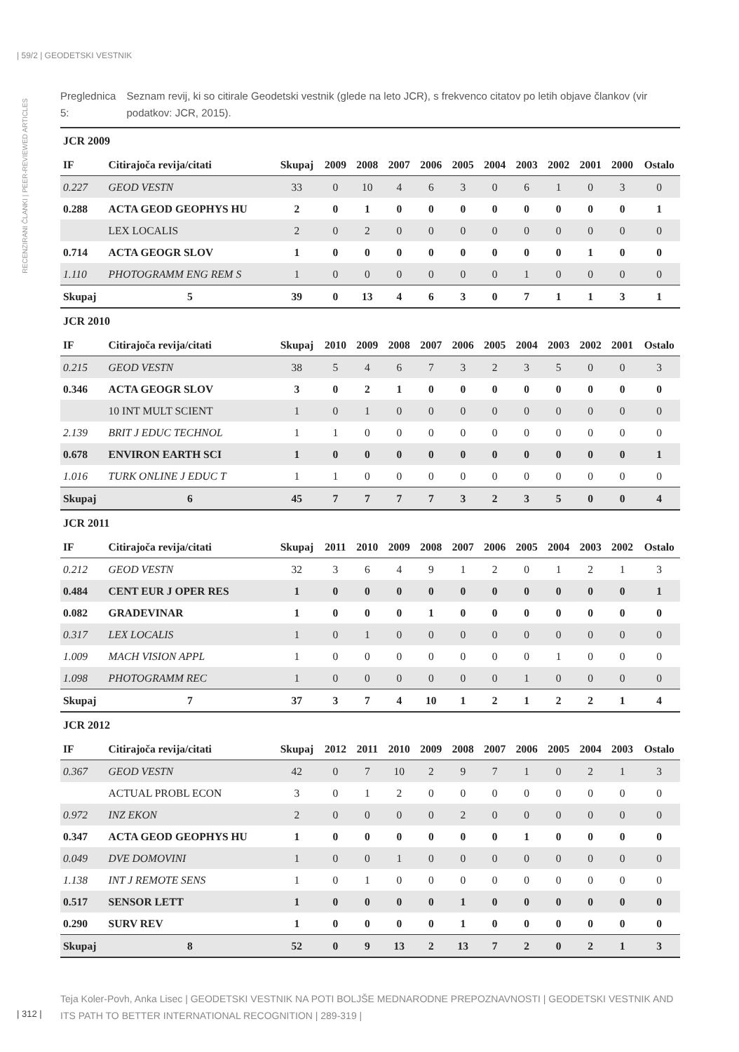| 59/2 | GEODETSKI VESTNIK
RECENZIRANI ČLANKI | PEER-REVIEWED ARTICLES
Preglednica 5: Seznam revij, ki so citirale Geodetski vestnik (glede na leto JCR), s frekvenco citatov po letih objave člankov (vir podatkov: JCR, 2015).
| JCR 2009 | | | | | | | | | | | | | |
| IF | Citirajoča revija/citati | Skupaj | 2009 | 2008 | 2007 | 2006 | 2005 | 2004 | 2003 | 2002 | 2001 | 2000 | Ostalo |
| 0.227 | GEOD VESTN | 33 | 0 | 10 | 4 | 6 | 3 | 0 | 6 | 1 | 0 | 3 | 0 |
| 0.288 | ACTA GEOD GEOPHYS HU | 2 | 0 | 1 | 0 | 0 | 0 | 0 | 0 | 0 | 0 | 0 | 1 |
| | LEX LOCALIS | 2 | 0 | 2 | 0 | 0 | 0 | 0 | 0 | 0 | 0 | 0 | 0 |
| 0.714 | ACTA GEOGR SLOV | 1 | 0 | 0 | 0 | 0 | 0 | 0 | 0 | 0 | 1 | 0 | 0 |
| 1.110 | PHOTOGRAMM ENG REM S | 1 | 0 | 0 | 0 | 0 | 0 | 0 | 1 | 0 | 0 | 0 | 0 |
| Skupaj | 5 | 39 | 0 | 13 | 4 | 6 | 3 | 0 | 7 | 1 | 1 | 3 | 1 |
| JCR 2010 | | | | | | | | | | | | | |
| IF | Citirajoča revija/citati | Skupaj | 2010 | 2009 | 2008 | 2007 | 2006 | 2005 | 2004 | 2003 | 2002 | 2001 | Ostalo |
| 0.215 | GEOD VESTN | 38 | 5 | 4 | 6 | 7 | 3 | 2 | 3 | 5 | 0 | 0 | 3 |
| 0.346 | ACTA GEOGR SLOV | 3 | 0 | 2 | 1 | 0 | 0 | 0 | 0 | 0 | 0 | 0 | 0 |
| | 10 INT MULT SCIENT | 1 | 0 | 1 | 0 | 0 | 0 | 0 | 0 | 0 | 0 | 0 | 0 |
| 2.139 | BRIT J EDUC TECHNOL | 1 | 1 | 0 | 0 | 0 | 0 | 0 | 0 | 0 | 0 | 0 | 0 |
| 0.678 | ENVIRON EARTH SCI | 1 | 0 | 0 | 0 | 0 | 0 | 0 | 0 | 0 | 0 | 0 | 1 |
| 1.016 | TURK ONLINE J EDUC T | 1 | 1 | 0 | 0 | 0 | 0 | 0 | 0 | 0 | 0 | 0 | 0 |
| Skupaj | 6 | 45 | 7 | 7 | 7 | 7 | 3 | 2 | 3 | 5 | 0 | 0 | 4 |
| JCR 2011 | | | | | | | | | | | | | |
| IF | Citirajoča revija/citati | Skupaj | 2011 | 2010 | 2009 | 2008 | 2007 | 2006 | 2005 | 2004 | 2003 | 2002 | Ostalo |
| 0.212 | GEOD VESTN | 32 | 3 | 6 | 4 | 9 | 1 | 2 | 0 | 1 | 2 | 1 | 3 |
| 0.484 | CENT EUR J OPER RES | 1 | 0 | 0 | 0 | 0 | 0 | 0 | 0 | 0 | 0 | 0 | 1 |
| 0.082 | GRADEVINAR | 1 | 0 | 0 | 0 | 1 | 0 | 0 | 0 | 0 | 0 | 0 | 0 |
| 0.317 | LEX LOCALIS | 1 | 0 | 1 | 0 | 0 | 0 | 0 | 0 | 0 | 0 | 0 | 0 |
| 1.009 | MACH VISION APPL | 1 | 0 | 0 | 0 | 0 | 0 | 0 | 0 | 1 | 0 | 0 | 0 |
| 1.098 | PHOTOGRAMM REC | 1 | 0 | 0 | 0 | 0 | 0 | 0 | 1 | 0 | 0 | 0 | 0 |
| Skupaj | 7 | 37 | 3 | 7 | 4 | 10 | 1 | 2 | 1 | 2 | 2 | 1 | 4 |
| JCR 2012 | | | | | | | | | | | | | |
| IF | Citirajoča revija/citati | Skupaj | 2012 | 2011 | 2010 | 2009 | 2008 | 2007 | 2006 | 2005 | 2004 | 2003 | Ostalo |
| 0.367 | GEOD VESTN | 42 | 0 | 7 | 10 | 2 | 9 | 7 | 1 | 0 | 2 | 1 | 3 |
| | ACTUAL PROBL ECON | 3 | 0 | 1 | 2 | 0 | 0 | 0 | 0 | 0 | 0 | 0 | 0 |
| 0.972 | INZ EKON | 2 | 0 | 0 | 0 | 0 | 2 | 0 | 0 | 0 | 0 | 0 | 0 |
| 0.347 | ACTA GEOD GEOPHYS HU | 1 | 0 | 0 | 0 | 0 | 0 | 0 | 1 | 0 | 0 | 0 | 0 |
| 0.049 | DVE DOMOVINI | 1 | 0 | 0 | 1 | 0 | 0 | 0 | 0 | 0 | 0 | 0 | 0 |
| 1.138 | INT J REMOTE SENS | 1 | 0 | 1 | 0 | 0 | 0 | 0 | 0 | 0 | 0 | 0 | 0 |
| 0.517 | SENSOR LETT | 1 | 0 | 0 | 0 | 0 | 1 | 0 | 0 | 0 | 0 | 0 | 0 |
| 0.290 | SURV REV | 1 | 0 | 0 | 0 | 0 | 1 | 0 | 0 | 0 | 0 | 0 | 0 |
| Skupaj | 8 | 52 | 0 | 9 | 13 | 2 | 13 | 7 | 2 | 0 | 2 | 1 | 3 |
Teja Koler-Povh, Anka Lisec | GEODETSKI VESTNIK NA POTI BOLJŠE MEDNARODNE PREPOZNAVNOSTI | GEODETSKI VESTNIK AND ITS PATH TO BETTER INTERNATIONAL RECOGNITION | 289-319 |
| 312 |